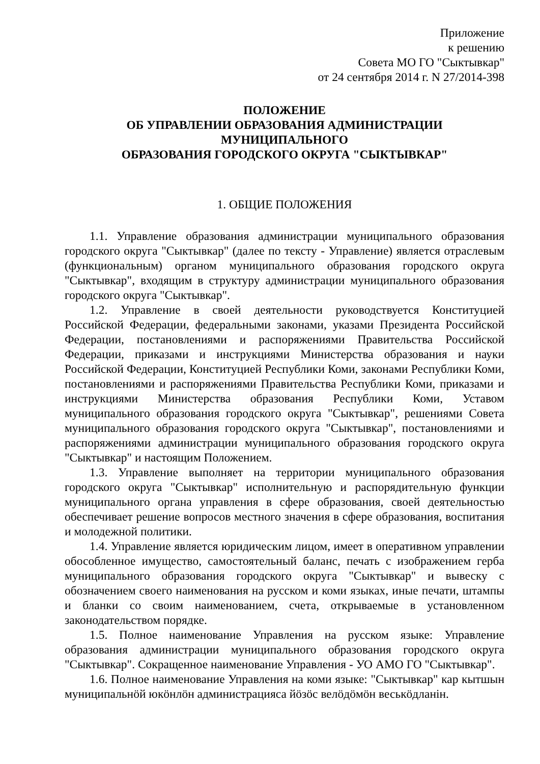Приложение
к решению
Совета МО ГО "Сыктывкар"
от 24 сентября 2014 г. N 27/2014-398
ПОЛОЖЕНИЕ
ОБ УПРАВЛЕНИИ ОБРАЗОВАНИЯ АДМИНИСТРАЦИИ
МУНИЦИПАЛЬНОГО
ОБРАЗОВАНИЯ ГОРОДСКОГО ОКРУГА "СЫКТЫВКАР"
1. ОБЩИЕ ПОЛОЖЕНИЯ
1.1. Управление образования администрации муниципального образования городского округа "Сыктывкар" (далее по тексту - Управление) является отраслевым (функциональным) органом муниципального образования городского округа "Сыктывкар", входящим в структуру администрации муниципального образования городского округа "Сыктывкар".
1.2. Управление в своей деятельности руководствуется Конституцией Российской Федерации, федеральными законами, указами Президента Российской Федерации, постановлениями и распоряжениями Правительства Российской Федерации, приказами и инструкциями Министерства образования и науки Российской Федерации, Конституцией Республики Коми, законами Республики Коми, постановлениями и распоряжениями Правительства Республики Коми, приказами и инструкциями Министерства образования Республики Коми, Уставом муниципального образования городского округа "Сыктывкар", решениями Совета муниципального образования городского округа "Сыктывкар", постановлениями и распоряжениями администрации муниципального образования городского округа "Сыктывкар" и настоящим Положением.
1.3. Управление выполняет на территории муниципального образования городского округа "Сыктывкар" исполнительную и распорядительную функции муниципального органа управления в сфере образования, своей деятельностью обеспечивает решение вопросов местного значения в сфере образования, воспитания и молодежной политики.
1.4. Управление является юридическим лицом, имеет в оперативном управлении обособленное имущество, самостоятельный баланс, печать с изображением герба муниципального образования городского округа "Сыктывкар" и вывеску с обозначением своего наименования на русском и коми языках, иные печати, штампы и бланки со своим наименованием, счета, открываемые в установленном законодательством порядке.
1.5. Полное наименование Управления на русском языке: Управление образования администрации муниципального образования городского округа "Сыктывкар". Сокращенное наименование Управления - УО АМО ГО "Сыктывкар".
1.6. Полное наименование Управления на коми языке: "Сыктывкар" кар кытшын муниципальнӧй юкӧнлӧн администрацияса йӧзӧс велӧдӧмӧн веськӧдланiн.